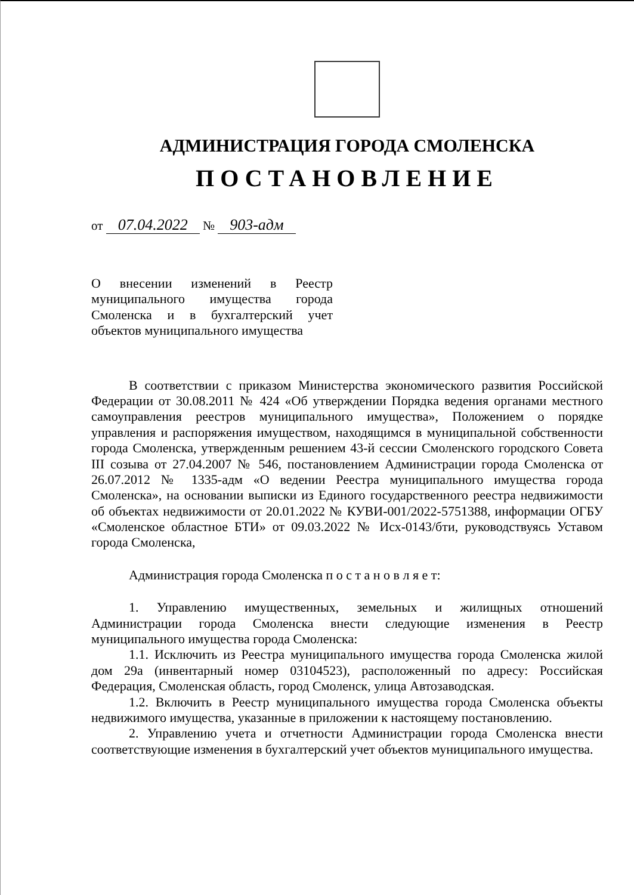АДМИНИСТРАЦИЯ ГОРОДА СМОЛЕНСКА
ПОСТАНОВЛЕНИЕ
от 07.04.2022 № 903-адм
О внесении изменений в Реестр муниципального имущества города Смоленска и в бухгалтерский учет объектов муниципального имущества
В соответствии с приказом Министерства экономического развития Российской Федерации от 30.08.2011 № 424 «Об утверждении Порядка ведения органами местного самоуправления реестров муниципального имущества», Положением о порядке управления и распоряжения имуществом, находящимся в муниципальной собственности города Смоленска, утвержденным решением 43-й сессии Смоленского городского Совета III созыва от 27.04.2007 № 546, постановлением Администрации города Смоленска от 26.07.2012 № 1335-адм «О ведении Реестра муниципального имущества города Смоленска», на основании выписки из Единого государственного реестра недвижимости об объектах недвижимости от 20.01.2022 № КУВИ-001/2022-5751388, информации ОГБУ «Смоленское областное БТИ» от 09.03.2022 № Исх-0143/бти, руководствуясь Уставом города Смоленска,
Администрация города Смоленска п о с т а н о в л я е т:
1. Управлению имущественных, земельных и жилищных отношений Администрации города Смоленска внести следующие изменения в Реестр муниципального имущества города Смоленска:
1.1. Исключить из Реестра муниципального имущества города Смоленска жилой дом 29а (инвентарный номер 03104523), расположенный по адресу: Российская Федерация, Смоленская область, город Смоленск, улица Автозаводская.
1.2. Включить в Реестр муниципального имущества города Смоленска объекты недвижимого имущества, указанные в приложении к настоящему постановлению.
2. Управлению учета и отчетности Администрации города Смоленска внести соответствующие изменения в бухгалтерский учет объектов муниципального имущества.